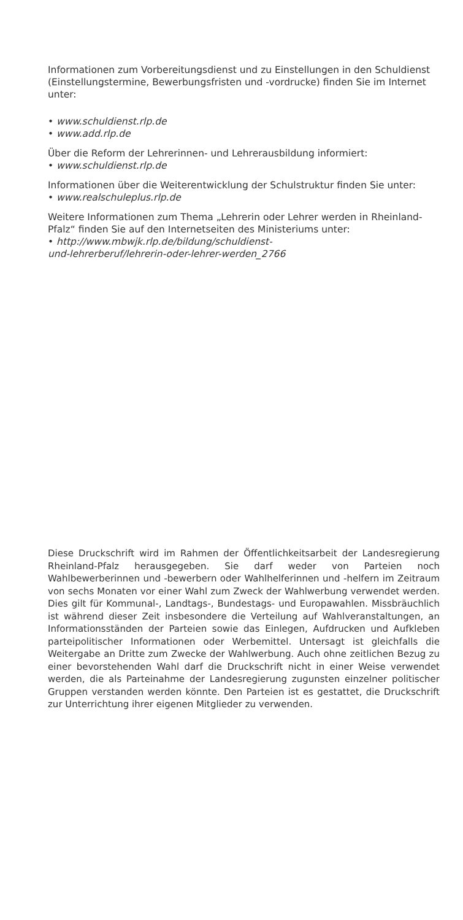Informationen zum Vorbereitungsdienst und zu Einstellungen in den Schuldienst (Einstellungstermine, Bewerbungsfristen und -vordrucke) finden Sie im Internet unter:
• www.schuldienst.rlp.de
• www.add.rlp.de
Über die Reform der Lehrerinnen- und Lehrerausbildung informiert:
• www.schuldienst.rlp.de
Informationen über die Weiterentwicklung der Schulstruktur finden Sie unter:
• www.realschuleplus.rlp.de
Weitere Informationen zum Thema „Lehrerin oder Lehrer werden in Rheinland-Pfalz“ finden Sie auf den Internetseiten des Ministeriums unter:
• http://www.mbwjk.rlp.de/bildung/schuldienst-
und-lehrerberuf/lehrerin-oder-lehrer-werden_2766
Diese Druckschrift wird im Rahmen der Öffentlichkeitsarbeit der Landesregierung Rheinland-Pfalz herausgegeben. Sie darf weder von Parteien noch Wahlbewerberinnen und -bewerbern oder Wahlhelferinnen und -helfern im Zeitraum von sechs Monaten vor einer Wahl zum Zweck der Wahlwerbung verwendet werden. Dies gilt für Kommunal-, Landtags-, Bundestags- und Europawahlen. Missbräuchlich ist während dieser Zeit insbesondere die Verteilung auf Wahlveranstaltungen, an Informationsständen der Parteien sowie das Einlegen, Aufdrucken und Aufkleben parteipolitischer Informationen oder Werbemittel. Untersagt ist gleichfalls die Weitergabe an Dritte zum Zwecke der Wahlwerbung. Auch ohne zeitlichen Bezug zu einer bevorstehenden Wahl darf die Druckschrift nicht in einer Weise verwendet werden, die als Parteinahme der Landesregierung zugunsten einzelner politischer Gruppen verstanden werden könnte. Den Parteien ist es gestattet, die Druckschrift zur Unterrichtung ihrer eigenen Mitglieder zu verwenden.